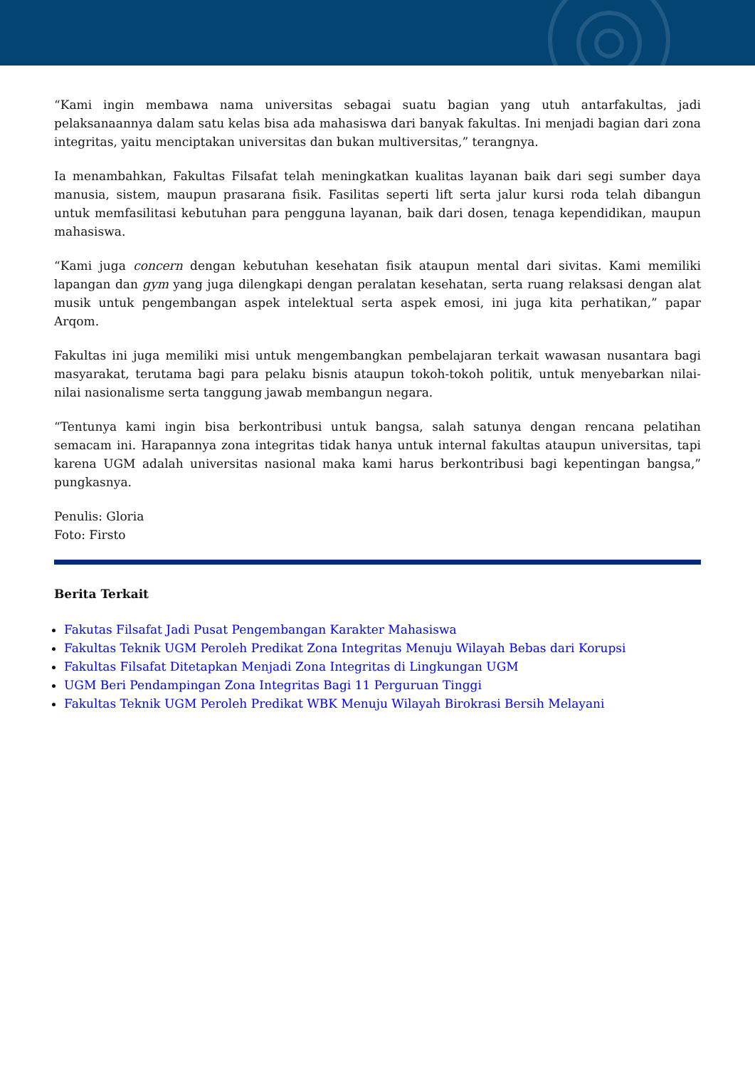“Kami ingin membawa nama universitas sebagai suatu bagian yang utuh antarfakultas, jadi pelaksanaannya dalam satu kelas bisa ada mahasiswa dari banyak fakultas. Ini menjadi bagian dari zona integritas, yaitu menciptakan universitas dan bukan multiversitas,” terangnya.
Ia menambahkan, Fakultas Filsafat telah meningkatkan kualitas layanan baik dari segi sumber daya manusia, sistem, maupun prasarana fisik. Fasilitas seperti lift serta jalur kursi roda telah dibangun untuk memfasilitasi kebutuhan para pengguna layanan, baik dari dosen, tenaga kependidikan, maupun mahasiswa.
“Kami juga concern dengan kebutuhan kesehatan fisik ataupun mental dari sivitas. Kami memiliki lapangan dan gym yang juga dilengkapi dengan peralatan kesehatan, serta ruang relaksasi dengan alat musik untuk pengembangan aspek intelektual serta aspek emosi, ini juga kita perhatikan,” papar Arqom.
Fakultas ini juga memiliki misi untuk mengembangkan pembelajaran terkait wawasan nusantara bagi masyarakat, terutama bagi para pelaku bisnis ataupun tokoh-tokoh politik, untuk menyebarkan nilai-nilai nasionalisme serta tanggung jawab membangun negara.
“Tentunya kami ingin bisa berkontribusi untuk bangsa, salah satunya dengan rencana pelatihan semacam ini. Harapannya zona integritas tidak hanya untuk internal fakultas ataupun universitas, tapi karena UGM adalah universitas nasional maka kami harus berkontribusi bagi kepentingan bangsa,” pungkasnya.
Penulis: Gloria
Foto: Firsto
Berita Terkait
Fakutas Filsafat Jadi Pusat Pengembangan Karakter Mahasiswa
Fakultas Teknik UGM Peroleh Predikat Zona Integritas Menuju Wilayah Bebas dari Korupsi
Fakultas Filsafat Ditetapkan Menjadi Zona Integritas di Lingkungan UGM
UGM Beri Pendampingan Zona Integritas Bagi 11 Perguruan Tinggi
Fakultas Teknik UGM Peroleh Predikat WBK Menuju Wilayah Birokrasi Bersih Melayani